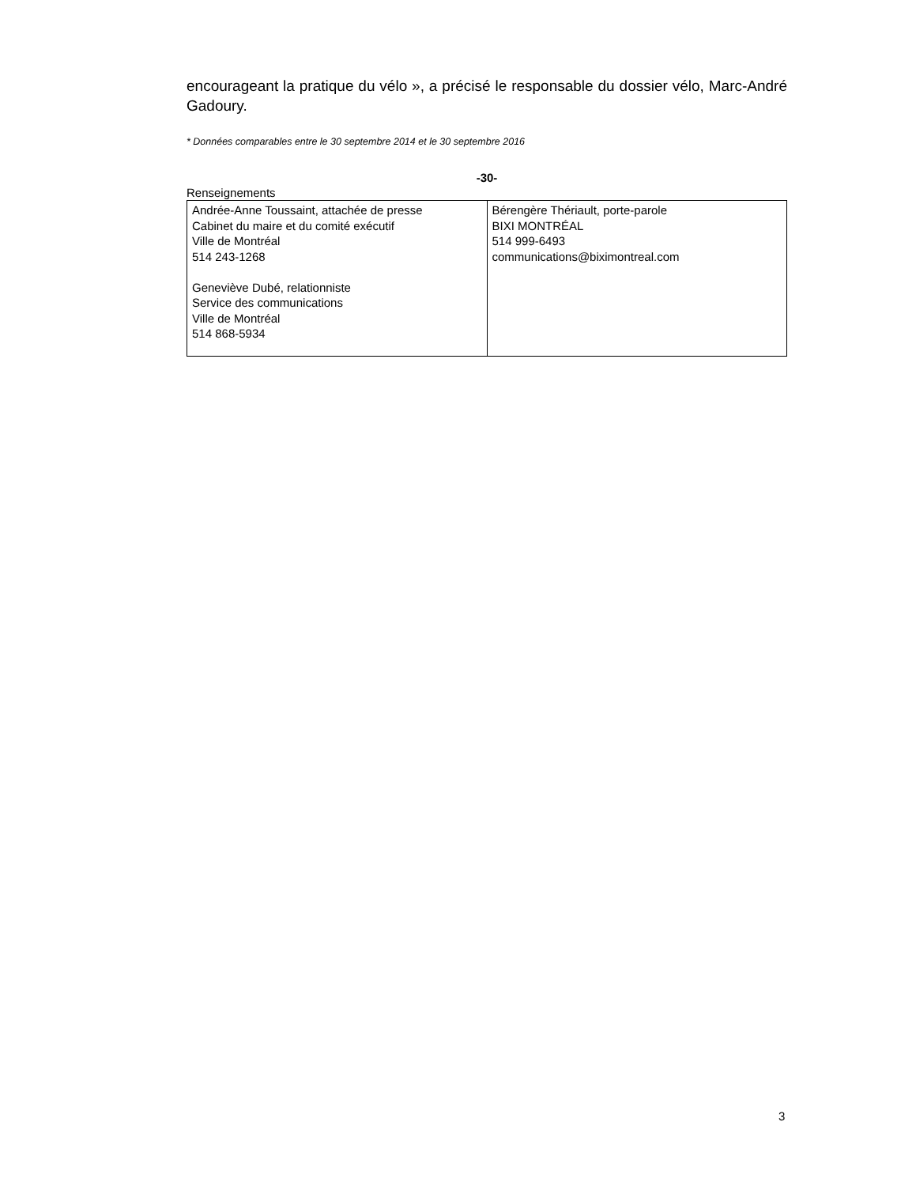encourageant la pratique du vélo », a précisé le responsable du dossier vélo, Marc-André Gadoury.
* Données comparables entre le 30 septembre 2014 et le 30 septembre 2016
-30-
Renseignements
| Andrée-Anne Toussaint, attachée de presse Cabinet du maire et du comité exécutif Ville de Montréal 514 243-1268 Geneviève Dubé, relationniste Service des communications Ville de Montréal 514 868-5934 | Bérengère Thériault, porte-parole BIXI MONTRÉAL 514 999-6493 communications@biximontreal.com |
3